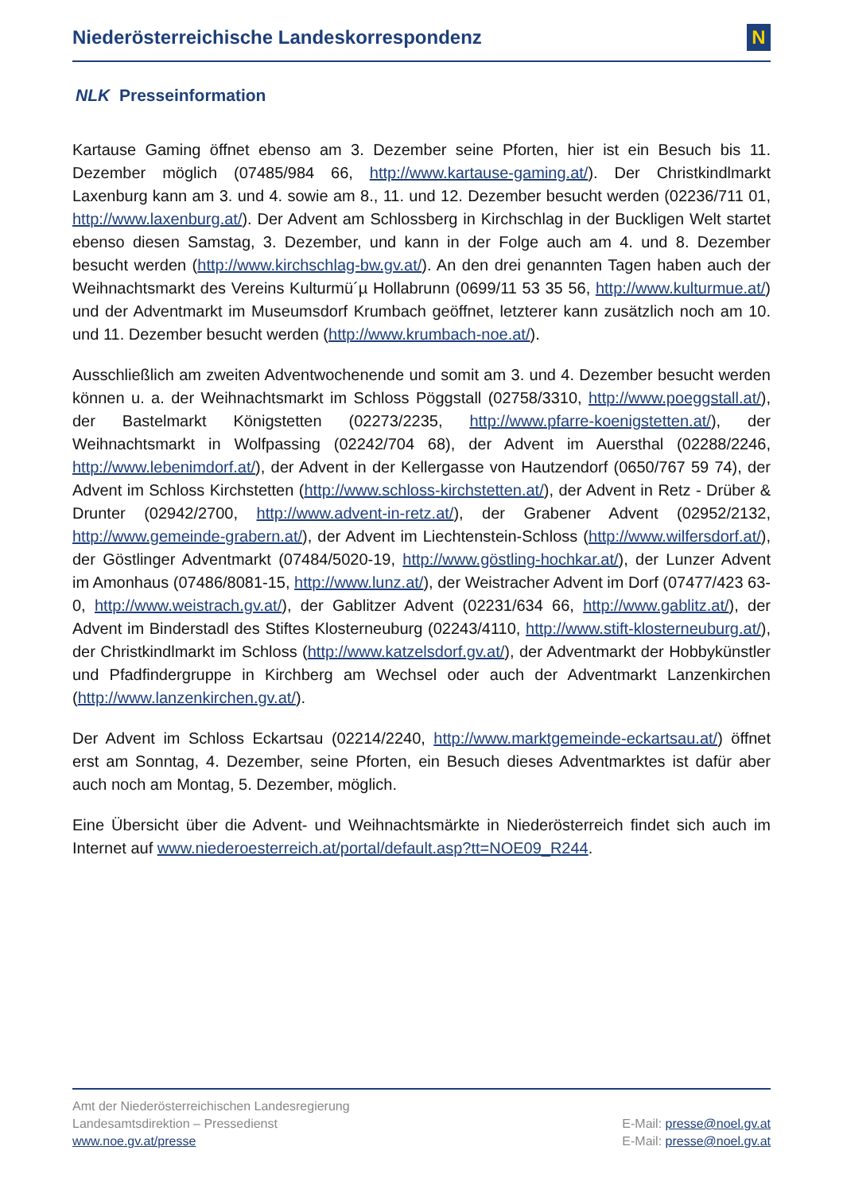Niederösterreichische Landeskorrespondenz
N
NLK Presseinformation
Kartause Gaming öffnet ebenso am 3. Dezember seine Pforten, hier ist ein Besuch bis 11. Dezember möglich (07485/984 66, http://www.kartause-gaming.at/). Der Christkindlmarkt Laxenburg kann am 3. und 4. sowie am 8., 11. und 12. Dezember besucht werden (02236/711 01, http://www.laxenburg.at/). Der Advent am Schlossberg in Kirchschlag in der Buckligen Welt startet ebenso diesen Samstag, 3. Dezember, und kann in der Folge auch am 4. und 8. Dezember besucht werden (http://www.kirchschlag-bw.gv.at/). An den drei genannten Tagen haben auch der Weihnachtsmarkt des Vereins Kulturmü´µ Hollabrunn (0699/11 53 35 56, http://www.kulturmue.at/) und der Adventmarkt im Museumsdorf Krumbach geöffnet, letzterer kann zusätzlich noch am 10. und 11. Dezember besucht werden (http://www.krumbach-noe.at/).
Ausschließlich am zweiten Adventwochenende und somit am 3. und 4. Dezember besucht werden können u. a. der Weihnachtsmarkt im Schloss Pöggstall (02758/3310, http://www.poeggstall.at/), der Bastelmarkt Königstetten (02273/2235, http://www.pfarre-koenigstetten.at/), der Weihnachtsmarkt in Wolfpassing (02242/704 68), der Advent im Auersthal (02288/2246, http://www.lebenimdorf.at/), der Advent in der Kellergasse von Hautzendorf (0650/767 59 74), der Advent im Schloss Kirchstetten (http://www.schloss-kirchstetten.at/), der Advent in Retz - Drüber & Drunter (02942/2700, http://www.advent-in-retz.at/), der Grabener Advent (02952/2132, http://www.gemeinde-grabern.at/), der Advent im Liechtenstein-Schloss (http://www.wilfersdorf.at/), der Göstlinger Adventmarkt (07484/5020-19, http://www.göstling-hochkar.at/), der Lunzer Advent im Amonhaus (07486/8081-15, http://www.lunz.at/), der Weistracher Advent im Dorf (07477/423 63-0, http://www.weistrach.gv.at/), der Gablitzer Advent (02231/634 66, http://www.gablitz.at/), der Advent im Binderstadl des Stiftes Klosterneuburg (02243/4110, http://www.stift-klosterneuburg.at/), der Christkindlmarkt im Schloss (http://www.katzelsdorf.gv.at/), der Adventmarkt der Hobbykünstler und Pfadfindergruppe in Kirchberg am Wechsel oder auch der Adventmarkt Lanzenkirchen (http://www.lanzenkirchen.gv.at/).
Der Advent im Schloss Eckartsau (02214/2240, http://www.marktgemeinde-eckartsau.at/) öffnet erst am Sonntag, 4. Dezember, seine Pforten, ein Besuch dieses Adventmarktes ist dafür aber auch noch am Montag, 5. Dezember, möglich.
Eine Übersicht über die Advent- und Weihnachtsmärkte in Niederösterreich findet sich auch im Internet auf www.niederoesterreich.at/portal/default.asp?tt=NOE09_R244.
Amt der Niederösterreichischen Landesregierung
Landesamtsdirektion – Pressedienst
www.noe.gv.at/presse
E-Mail: presse@noel.gv.at
E-Mail: presse@noel.gv.at